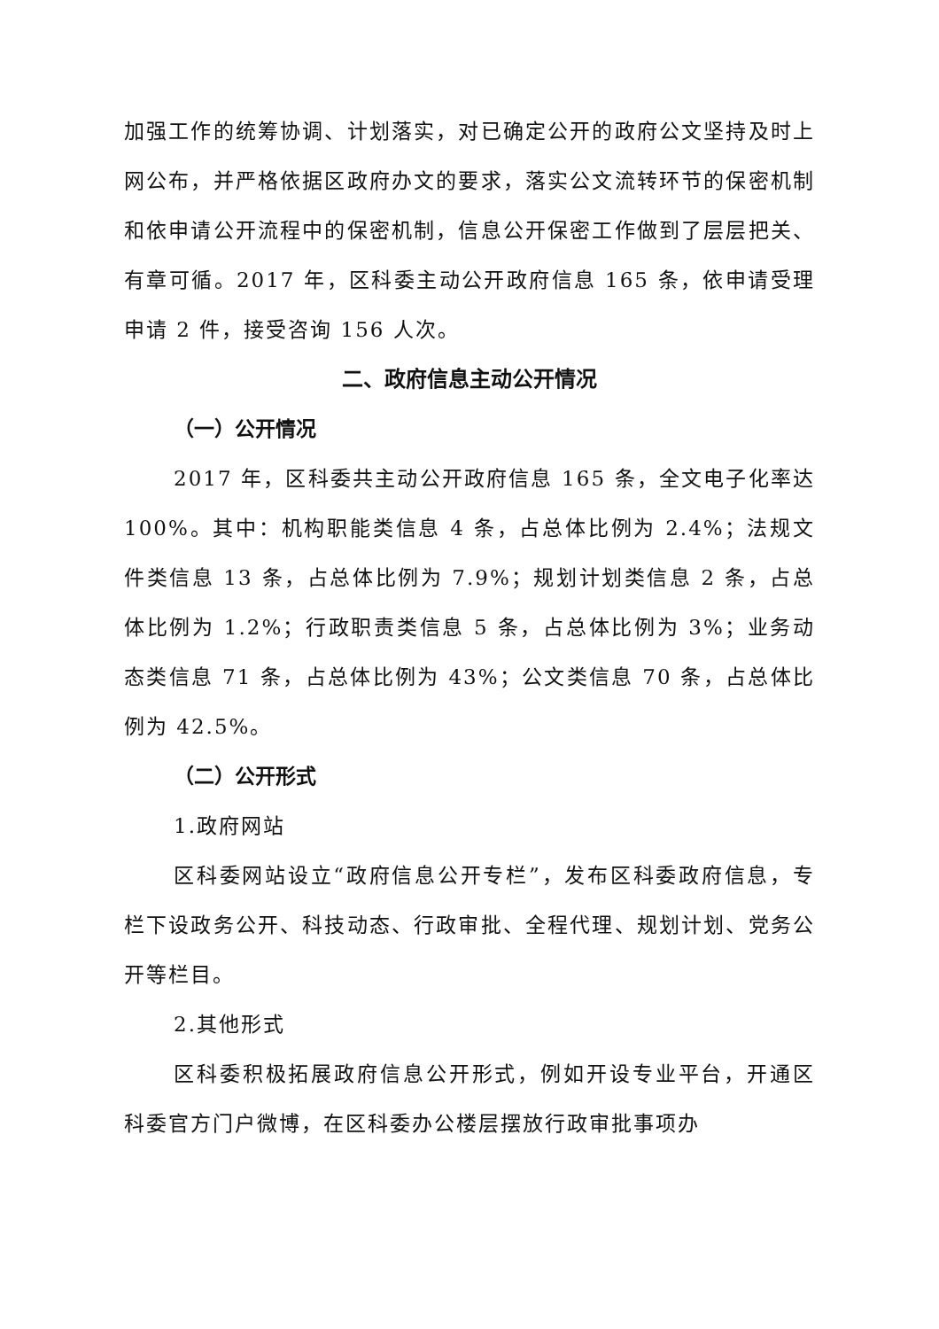加强工作的统筹协调、计划落实，对已确定公开的政府公文坚持及时上网公布，并严格依据区政府办文的要求，落实公文流转环节的保密机制和依申请公开流程中的保密机制，信息公开保密工作做到了层层把关、有章可循。2017 年，区科委主动公开政府信息 165 条，依申请受理申请 2 件，接受咨询 156 人次。
二、政府信息主动公开情况
（一）公开情况
2017 年，区科委共主动公开政府信息 165 条，全文电子化率达 100%。其中：机构职能类信息 4 条，占总体比例为 2.4%；法规文件类信息 13 条，占总体比例为 7.9%；规划计划类信息 2 条，占总体比例为 1.2%；行政职责类信息 5 条，占总体比例为 3%；业务动态类信息 71 条，占总体比例为 43%；公文类信息 70 条，占总体比例为 42.5%。
（二）公开形式
1.政府网站
区科委网站设立“政府信息公开专栏”，发布区科委政府信息，专栏下设政务公开、科技动态、行政审批、全程代理、规划计划、党务公开等栏目。
2.其他形式
区科委积极拓展政府信息公开形式，例如开设专业平台，开通区科委官方门户微博，在区科委办公楼层摆放行政审批事项办